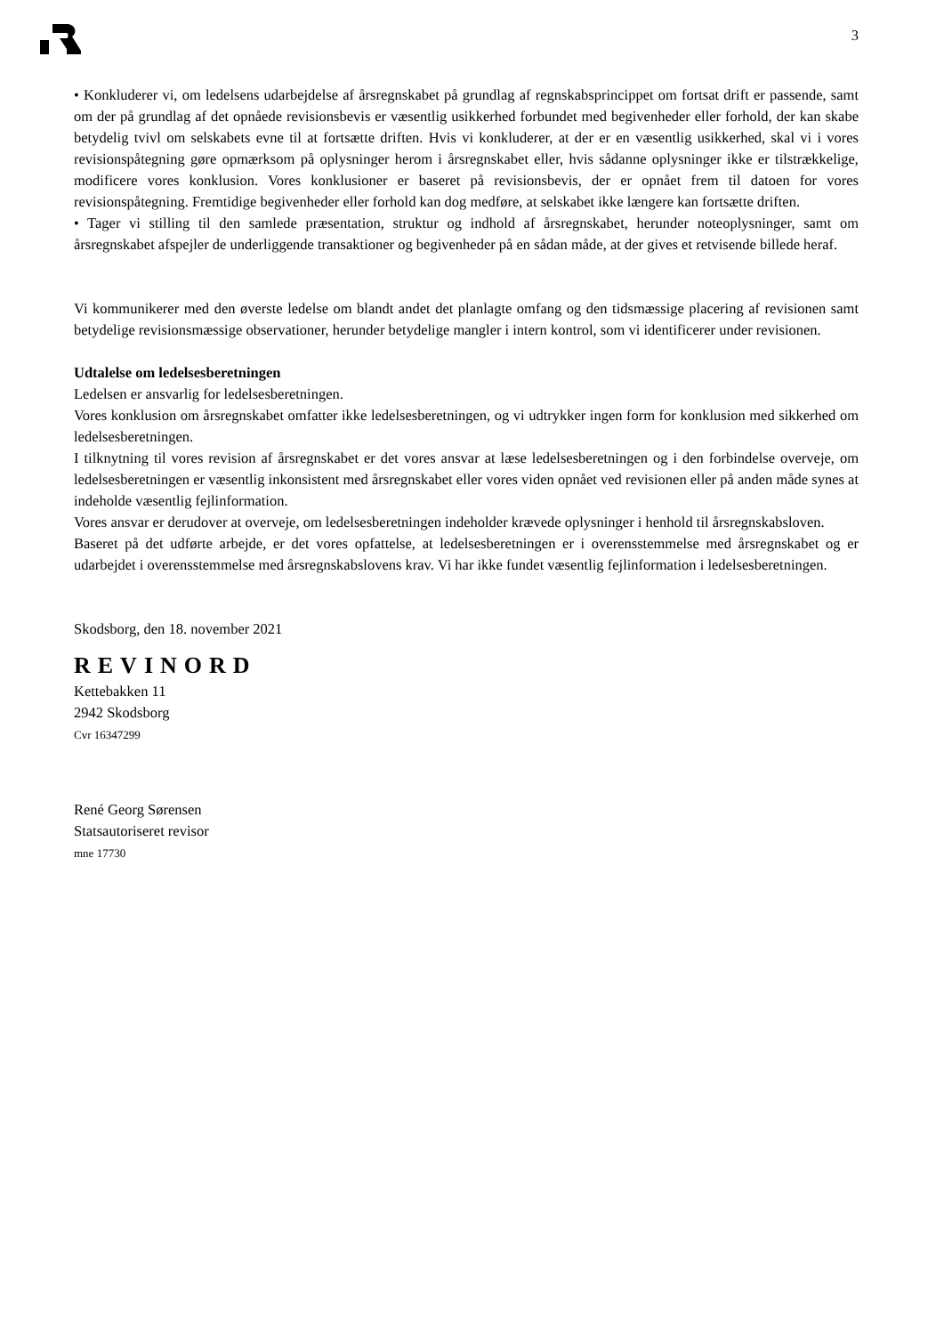3
• Konkluderer vi, om ledelsens udarbejdelse af årsregnskabet på grundlag af regnskabsprincippet om fortsat drift er passende, samt om der på grundlag af det opnåede revisionsbevis er væsentlig usikkerhed forbundet med begivenheder eller forhold, der kan skabe betydelig tvivl om selskabets evne til at fortsætte driften. Hvis vi konkluderer, at der er en væsentlig usikkerhed, skal vi i vores revisionspåtegning gøre opmærksom på oplysninger herom i årsregnskabet eller, hvis sådanne oplysninger ikke er tilstrækkelige, modificere vores konklusion. Vores konklusioner er baseret på revisionsbevis, der er opnået frem til datoen for vores revisionspåtegning. Fremtidige begivenheder eller forhold kan dog medføre, at selskabet ikke længere kan fortsætte driften.
• Tager vi stilling til den samlede præsentation, struktur og indhold af årsregnskabet, herunder noteoplysninger, samt om årsregnskabet afspejler de underliggende transaktioner og begivenheder på en sådan måde, at der gives et retvisende billede heraf.
Vi kommunikerer med den øverste ledelse om blandt andet det planlagte omfang og den tidsmæssige placering af revisionen samt betydelige revisionsmæssige observationer, herunder betydelige mangler i intern kontrol, som vi identificerer under revisionen.
Udtalelse om ledelsesberetningen
Ledelsen er ansvarlig for ledelsesberetningen.
Vores konklusion om årsregnskabet omfatter ikke ledelsesberetningen, og vi udtrykker ingen form for konklusion med sikkerhed om ledelsesberetningen.
I tilknytning til vores revision af årsregnskabet er det vores ansvar at læse ledelsesberetningen og i den forbindelse overveje, om ledelsesberetningen er væsentlig inkonsistent med årsregnskabet eller vores viden opnået ved revisionen eller på anden måde synes at indeholde væsentlig fejlinformation.
Vores ansvar er derudover at overveje, om ledelsesberetningen indeholder krævede oplysninger i henhold til årsregnskabsloven.
Baseret på det udførte arbejde, er det vores opfattelse, at ledelsesberetningen er i overensstemmelse med årsregnskabet og er udarbejdet i overensstemmelse med årsregnskabslovens krav. Vi har ikke fundet væsentlig fejlinformation i ledelsesberetningen.
Skodsborg, den 18. november 2021
REVINORD
Kettebakken 11
2942 Skodsborg
Cvr 16347299
René Georg Sørensen
Statsautoriseret revisor
mne 17730